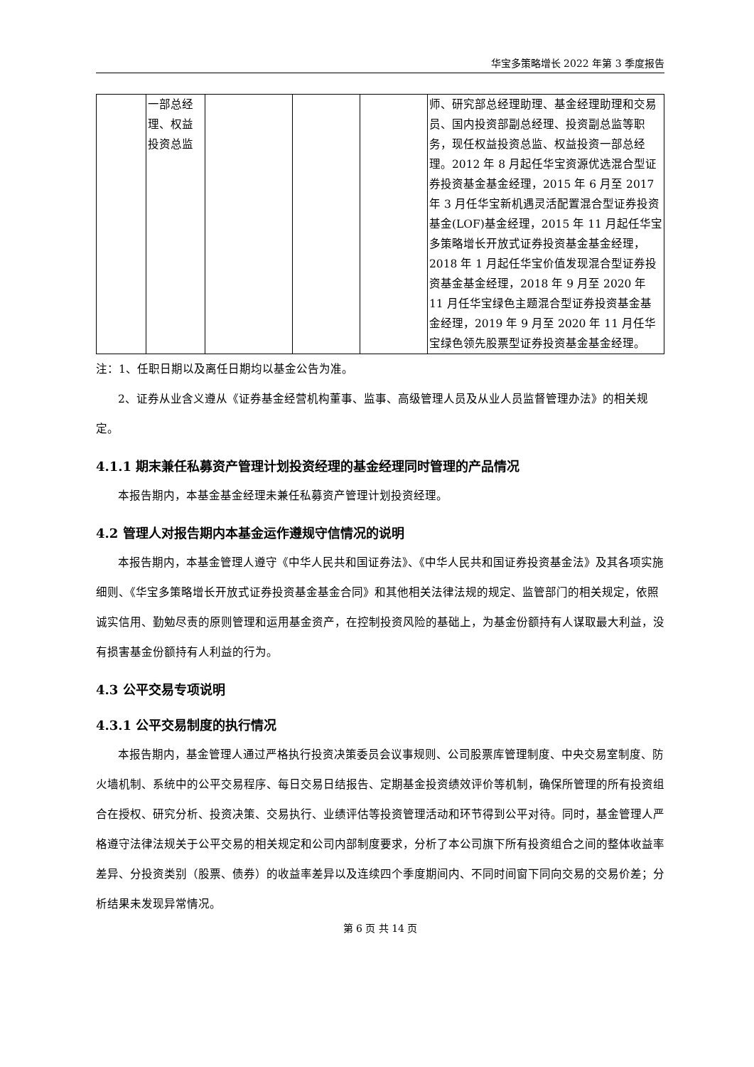华宝多策略增长 2022 年第 3 季度报告
| | 一部总经理、权益投资总监 | | | | 师、研究部总经理助理、基金经理助理和交易员、国内投资部副总经理、投资副总监等职务，现任权益投资总监、权益投资一部总经理。2012 年 8 月起任华宝资源优选混合型证券投资基金基金经理，2015 年 6 月至 2017 年 3 月任华宝新机遇灵活配置混合型证券投资基金(LOF)基金经理，2015 年 11 月起任华宝多策略增长开放式证券投资基金基金经理，2018 年 1 月起任华宝价值发现混合型证券投资基金基金经理，2018 年 9 月至 2020 年 11 月任华宝绿色主题混合型证券投资基金基金经理，2019 年 9 月至 2020 年 11 月任华宝绿色领先股票型证券投资基金基金经理。 |
注：1、任职日期以及离任日期均以基金公告为准。
2、证券从业含义遵从《证券基金经营机构董事、监事、高级管理人员及从业人员监督管理办法》的相关规定。
4.1.1 期末兼任私募资产管理计划投资经理的基金经理同时管理的产品情况
本报告期内，本基金基金经理未兼任私募资产管理计划投资经理。
4.2 管理人对报告期内本基金运作遵规守信情况的说明
本报告期内，本基金管理人遵守《中华人民共和国证券法》、《中华人民共和国证券投资基金法》及其各项实施细则、《华宝多策略增长开放式证券投资基金基金合同》和其他相关法律法规的规定、监管部门的相关规定，依照诚实信用、勤勉尽责的原则管理和运用基金资产，在控制投资风险的基础上，为基金份额持有人谋取最大利益，没有损害基金份额持有人利益的行为。
4.3 公平交易专项说明
4.3.1 公平交易制度的执行情况
本报告期内，基金管理人通过严格执行投资决策委员会议事规则、公司股票库管理制度、中央交易室制度、防火墙机制、系统中的公平交易程序、每日交易日结报告、定期基金投资绩效评价等机制，确保所管理的所有投资组合在授权、研究分析、投资决策、交易执行、业绩评估等投资管理活动和环节得到公平对待。同时，基金管理人严格遵守法律法规关于公平交易的相关规定和公司内部制度要求，分析了本公司旗下所有投资组合之间的整体收益率差异、分投资类别（股票、债券）的收益率差异以及连续四个季度期间内、不同时间窗下同向交易的交易价差；分析结果未发现异常情况。
第 6 页 共 14 页